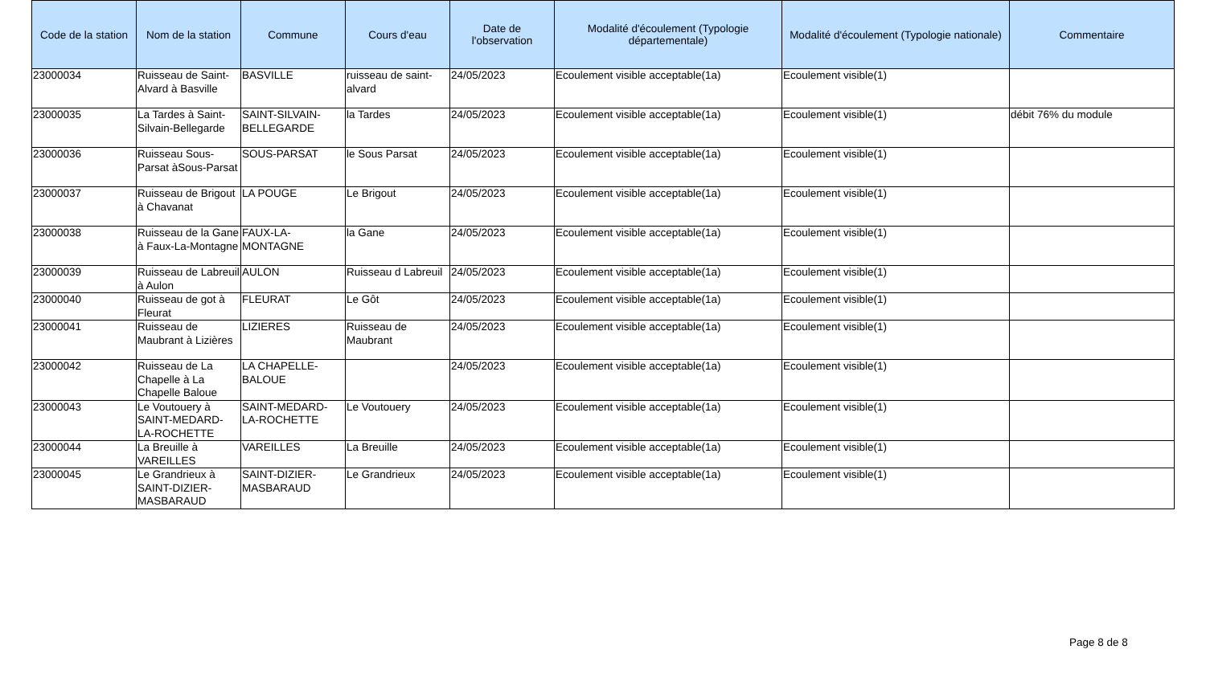| Code de la station | Nom de la station | Commune | Cours d'eau | Date de l'observation | Modalité d'écoulement (Typologie départementale) | Modalité d'écoulement (Typologie nationale) | Commentaire |
| --- | --- | --- | --- | --- | --- | --- | --- |
| 23000034 | Ruisseau de Saint-Alvard à Basville | BASVILLE | ruisseau de saint-alvard | 24/05/2023 | Ecoulement visible acceptable(1a) | Ecoulement visible(1) | |
| 23000035 | La Tardes à Saint-Silvain-Bellegarde | SAINT-SILVAIN-BELLEGARDE | la Tardes | 24/05/2023 | Ecoulement visible acceptable(1a) | Ecoulement visible(1) | débit 76% du module |
| 23000036 | Ruisseau Sous-Parsat àSous-Parsat | SOUS-PARSAT | le Sous Parsat | 24/05/2023 | Ecoulement visible acceptable(1a) | Ecoulement visible(1) | |
| 23000037 | Ruisseau de Brigout à Chavanat | LA POUGE | Le Brigout | 24/05/2023 | Ecoulement visible acceptable(1a) | Ecoulement visible(1) | |
| 23000038 | Ruisseau de la Gane à Faux-La-Montagne | FAUX-LA-MONTAGNE | la Gane | 24/05/2023 | Ecoulement visible acceptable(1a) | Ecoulement visible(1) | |
| 23000039 | Ruisseau de Labreuil à Aulon | AULON | Ruisseau d Labreuil | 24/05/2023 | Ecoulement visible acceptable(1a) | Ecoulement visible(1) | |
| 23000040 | Ruisseau de got à Fleurat | FLEURAT | Le Gôt | 24/05/2023 | Ecoulement visible acceptable(1a) | Ecoulement visible(1) | |
| 23000041 | Ruisseau de Maubrant à Lizières | LIZIERES | Ruisseau de Maubrant | 24/05/2023 | Ecoulement visible acceptable(1a) | Ecoulement visible(1) | |
| 23000042 | Ruisseau de La Chapelle à La Chapelle Baloue | LA CHAPELLE-BALOUE | | 24/05/2023 | Ecoulement visible acceptable(1a) | Ecoulement visible(1) | |
| 23000043 | Le Voutouery à SAINT-MEDARD-LA-ROCHETTE | SAINT-MEDARD-LA-ROCHETTE | Le Voutouery | 24/05/2023 | Ecoulement visible acceptable(1a) | Ecoulement visible(1) | |
| 23000044 | La Breuille à VAREILLES | VAREILLES | La Breuille | 24/05/2023 | Ecoulement visible acceptable(1a) | Ecoulement visible(1) | |
| 23000045 | Le Grandrieux à SAINT-DIZIER-MASBARAUD | SAINT-DIZIER-MASBARAUD | Le Grandrieux | 24/05/2023 | Ecoulement visible acceptable(1a) | Ecoulement visible(1) | |
Page 8 de 8